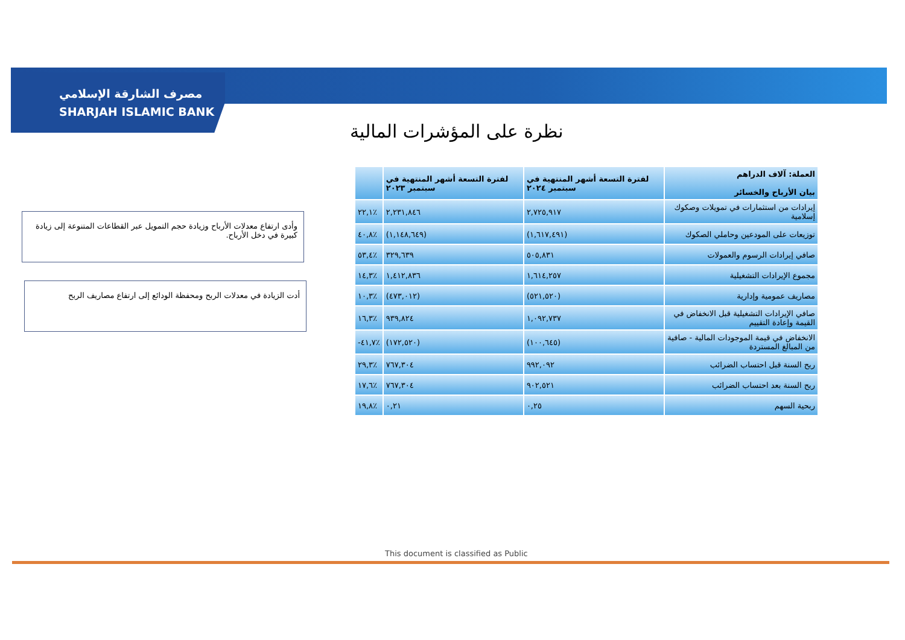مصرف الشارقة الإسلامي
SHARJAH ISLAMIC BANK
نظرة على المؤشرات المالية
وأدى ارتفاع معدلات الأرباح وزيادة حجم التمويل عبر القطاعات المتنوعة إلى زيادة كبيرة في دخل الأرباح.
أدت الزيادة في معدلات الربح ومحفظة الودائع إلى ارتفاع مصاريف الربح
| العملة: آلاف الدراهم بيان الأرباح والخسائر | لفترة التسعة أشهر المنتهية في سبتمبر ٢٠٢٤ | لفترة التسعة أشهر المنتهية في سبتمبر ٢٠٢٣ | |
| --- | --- | --- | --- |
| إيرادات من استثمارات في تمويلات وصكوك إسلامية | ٢,٧٢٥,٩١٧ | ٢,٢٣١,٨٤٦ | ٪٢٢,١ |
| توزيعات على المودعين وحاملي الصكوك | (١,٦١٧,٤٩١) | (١,١٤٨,٦٤٩) | ٪٤٠,٨ |
| صافي إيرادات الرسوم والعمولات | ٥٠٥,٨٣١ | ٣٢٩,٦٣٩ | ٪٥٣,٤ |
| مجموع الإيرادات التشغيلية | ١,٦١٤,٢٥٧ | ١,٤١٢,٨٣٦ | ٪١٤,٣ |
| مصاريف عمومية وإدارية | (٥٢١,٥٢٠) | (٤٧٣,٠١٢) | ٪١٠,٣ |
| صافي الإيرادات التشغيلية قبل الانخفاض في القيمة وإعادة التقييم | ١,٠٩٢,٧٣٧ | ٩٣٩,٨٢٤ | ٪١٦,٣ |
| الانخفاض في قيمة الموجودات المالية - صافية من المبالغ المستردة | (١٠٠,٦٤٥) | (١٧٢,٥٢٠) | ٪٤١,٧- |
| ربح السنة قبل احتساب الضرائب | ٩٩٢,٠٩٢ | ٧٦٧,٣٠٤ | ٪٢٩,٣ |
| ربح السنة بعد احتساب الضرائب | ٩٠٢,٥٢١ | ٧٦٧,٣٠٤ | ٪١٧,٦ |
| ربحية السهم | ٠,٢٥ | ٠,٢١ | ٪١٩,٨ |
This document is classified as Public